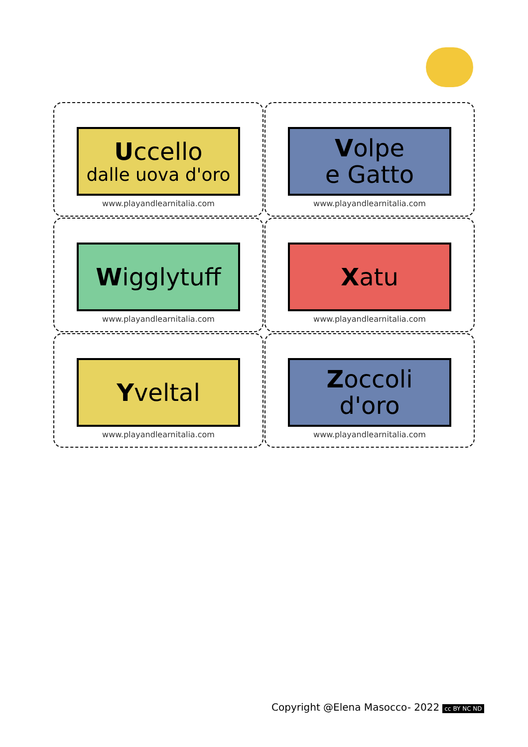Uccello
dalle uova d'oro
www.playandlearnitalia.com
Volpe
e Gatto
www.playandlearnitalia.com
Wigglytuff
www.playandlearnitalia.com
Xatu
www.playandlearnitalia.com
Yveltal
www.playandlearnitalia.com
Zoccoli
d'oro
www.playandlearnitalia.com
Copyright @Elena Masocco- 2022 cc BY NC ND